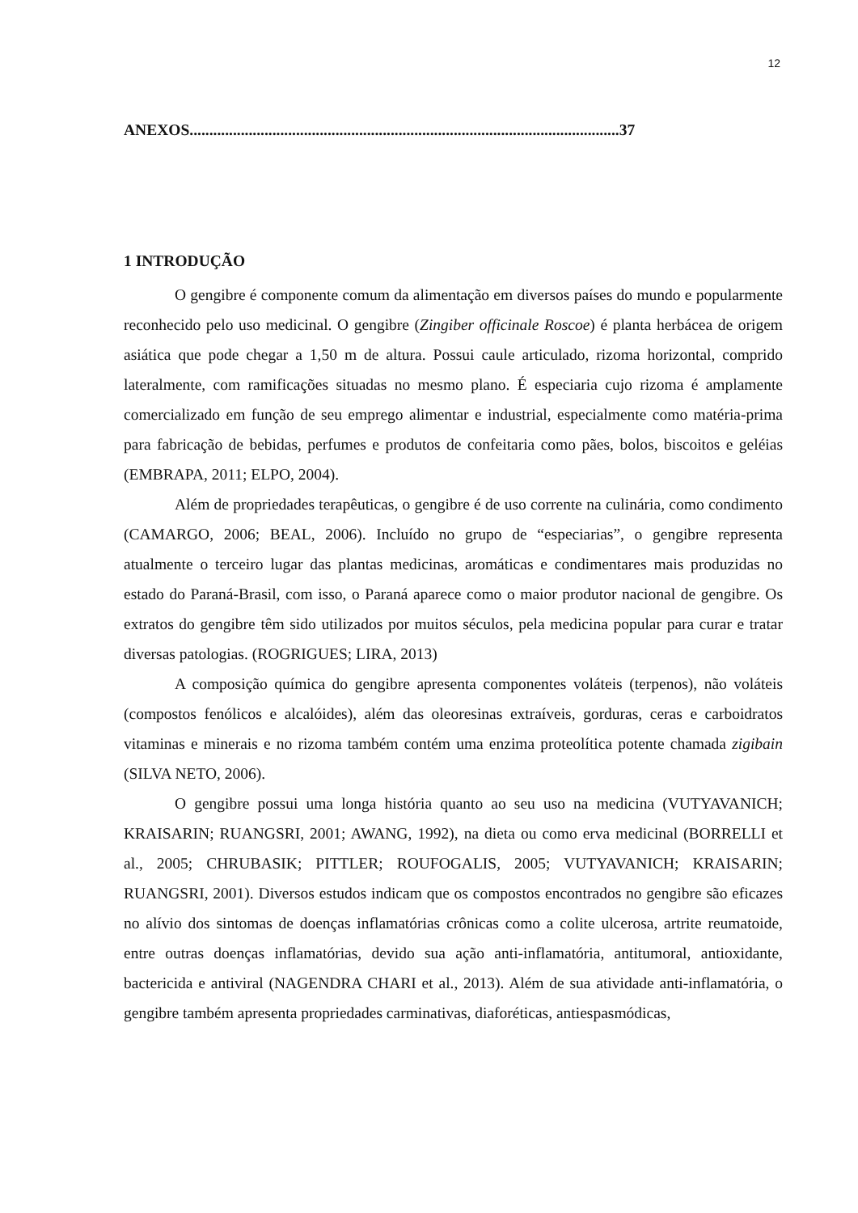12
ANEXOS.............................................................................................................37
1 INTRODUÇÃO
O gengibre é componente comum da alimentação em diversos países do mundo e popularmente reconhecido pelo uso medicinal. O gengibre (Zingiber officinale Roscoe) é planta herbácea de origem asiática que pode chegar a 1,50 m de altura. Possui caule articulado, rizoma horizontal, comprido lateralmente, com ramificações situadas no mesmo plano. É especiaria cujo rizoma é amplamente comercializado em função de seu emprego alimentar e industrial, especialmente como matéria-prima para fabricação de bebidas, perfumes e produtos de confeitaria como pães, bolos, biscoitos e geléias (EMBRAPA, 2011; ELPO, 2004).
Além de propriedades terapêuticas, o gengibre é de uso corrente na culinária, como condimento (CAMARGO, 2006; BEAL, 2006). Incluído no grupo de “especiarias”, o gengibre representa atualmente o terceiro lugar das plantas medicinas, aromáticas e condimentares mais produzidas no estado do Paraná-Brasil, com isso, o Paraná aparece como o maior produtor nacional de gengibre. Os extratos do gengibre têm sido utilizados por muitos séculos, pela medicina popular para curar e tratar diversas patologias. (ROGRIGUES; LIRA, 2013)
A composição química do gengibre apresenta componentes voláteis (terpenos), não voláteis (compostos fenólicos e alcalóides), além das oleoresinas extraíveis, gorduras, ceras e carboidratos vitaminas e minerais e no rizoma também contém uma enzima proteolítica potente chamada zigibain (SILVA NETO, 2006).
O gengibre possui uma longa história quanto ao seu uso na medicina (VUTYAVANICH; KRAISARIN; RUANGSRI, 2001; AWANG, 1992), na dieta ou como erva medicinal (BORRELLI et al., 2005; CHRUBASIK; PITTLER; ROUFOGALIS, 2005; VUTYAVANICH; KRAISARIN; RUANGSRI, 2001). Diversos estudos indicam que os compostos encontrados no gengibre são eficazes no alívio dos sintomas de doenças inflamatórias crônicas como a colite ulcerosa, artrite reumatoide, entre outras doenças inflamatórias, devido sua ação anti-inflamatória, antitumoral, antioxidante, bactericida e antiviral (NAGENDRA CHARI et al., 2013). Além de sua atividade anti-inflamatória, o gengibre também apresenta propriedades carminativas, diaforéticas, antiespasmódicas,